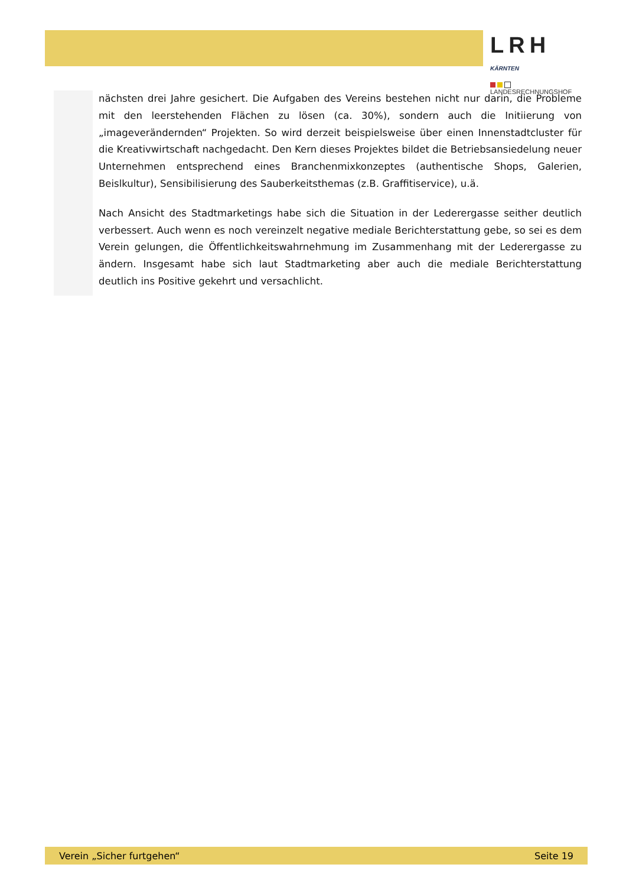LRH KÄRNTEN
LANDESRECHNUNGSHOF
nächsten drei Jahre gesichert. Die Aufgaben des Vereins bestehen nicht nur darin, die Probleme mit den leerstehenden Flächen zu lösen (ca. 30%), sondern auch die Initiierung von „imageverändernden“ Projekten. So wird derzeit beispielsweise über einen Innenstadtcluster für die Kreativwirtschaft nachgedacht. Den Kern dieses Projektes bildet die Betriebsansiedelung neuer Unternehmen entsprechend eines Branchenmixkonzeptes (authentische Shops, Galerien, Beislkultur), Sensibilisierung des Sauberkeitsthemas (z.B. Graffitiservice), u.ä.
Nach Ansicht des Stadtmarketings habe sich die Situation in der Lederergasse seither deutlich verbessert. Auch wenn es noch vereinzelt negative mediale Berichterstattung gebe, so sei es dem Verein gelungen, die Öffentlichkeitswahrnehmung im Zusammenhang mit der Lederergasse zu ändern. Insgesamt habe sich laut Stadtmarketing aber auch die mediale Berichterstattung deutlich ins Positive gekehrt und versachlicht.
Verein „Sicher furtgehen“ Seite 19